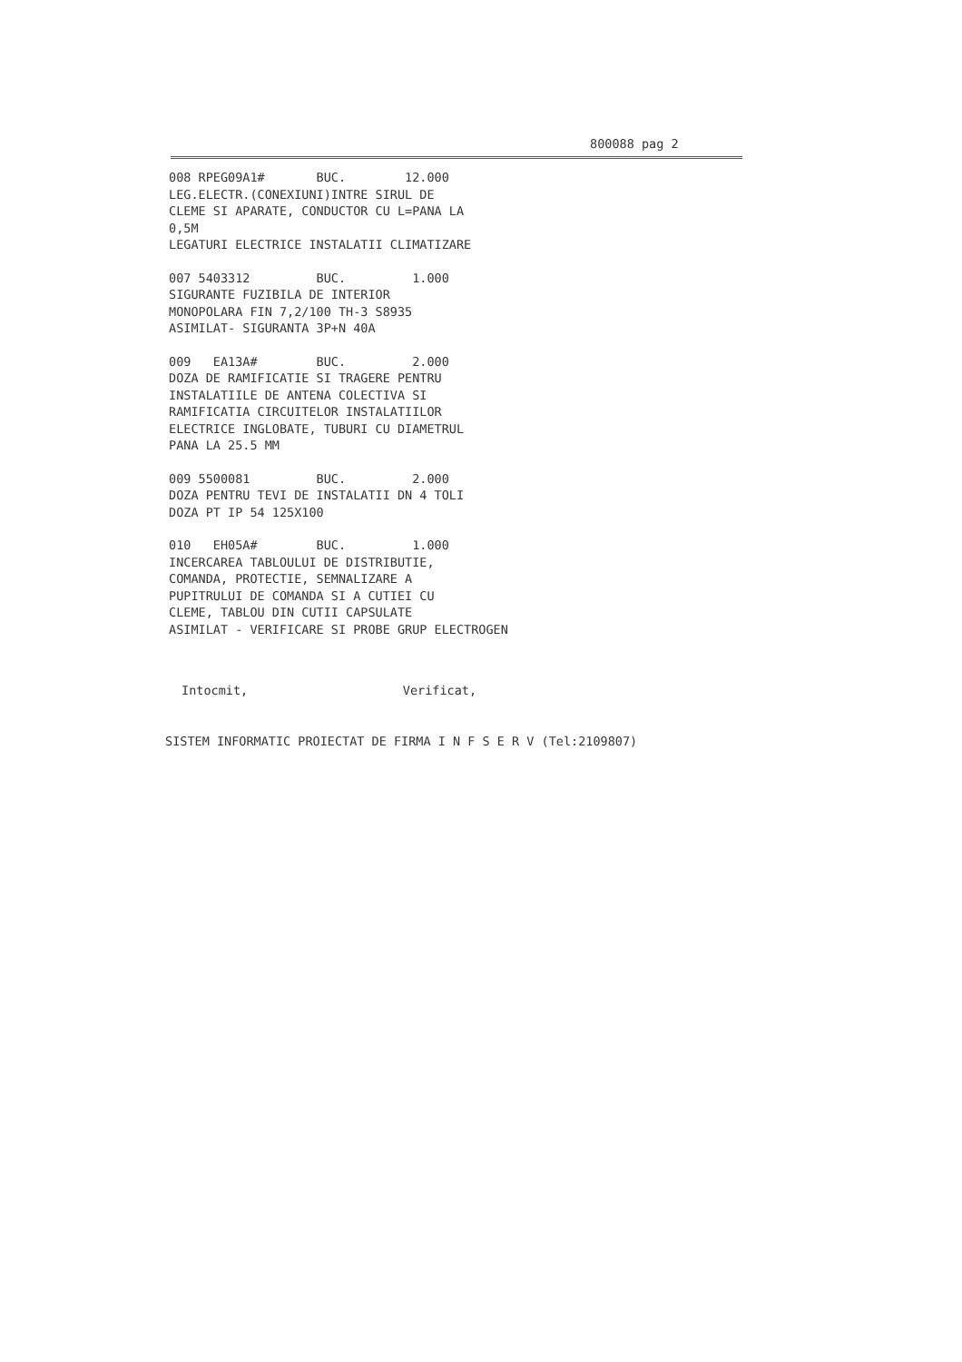800088 pag 2
008 RPEG09A1# BUC. 12.000 LEG.ELECTR.(CONEXIUNI)INTRE SIRUL DE CLEME SI APARATE, CONDUCTOR CU L=PANA LA 0,5M LEGATURI ELECTRICE INSTALATII CLIMATIZARE
007 5403312 BUC. 1.000 SIGURANTE FUZIBILA DE INTERIOR MONOPOLARA FIN 7,2/100 TH-3 S8935 ASIMILAT- SIGURANTA 3P+N 40A
009 EA13A# BUC. 2.000 DOZA DE RAMIFICATIE SI TRAGERE PENTRU INSTALATIILE DE ANTENA COLECTIVA SI RAMIFICATIA CIRCUITELOR INSTALATIILOR ELECTRICE INGLOBATE, TUBURI CU DIAMETRUL PANA LA 25.5 MM
009 5500081 BUC. 2.000 DOZA PENTRU TEVI DE INSTALATII DN 4 TOLI DOZA PT IP 54 125X100
010 EH05A# BUC. 1.000 INCERCAREA TABLOULUI DE DISTRIBUTIE, COMANDA, PROTECTIE, SEMNALIZARE A PUPITRULUI DE COMANDA SI A CUTIEI CU CLEME, TABLOU DIN CUTII CAPSULATE ASIMILAT - VERIFICARE SI PROBE GRUP ELECTROGEN
Intocmit, Verificat,
SISTEM INFORMATIC PROIECTAT DE FIRMA I N F S E R V (Tel:2109807)